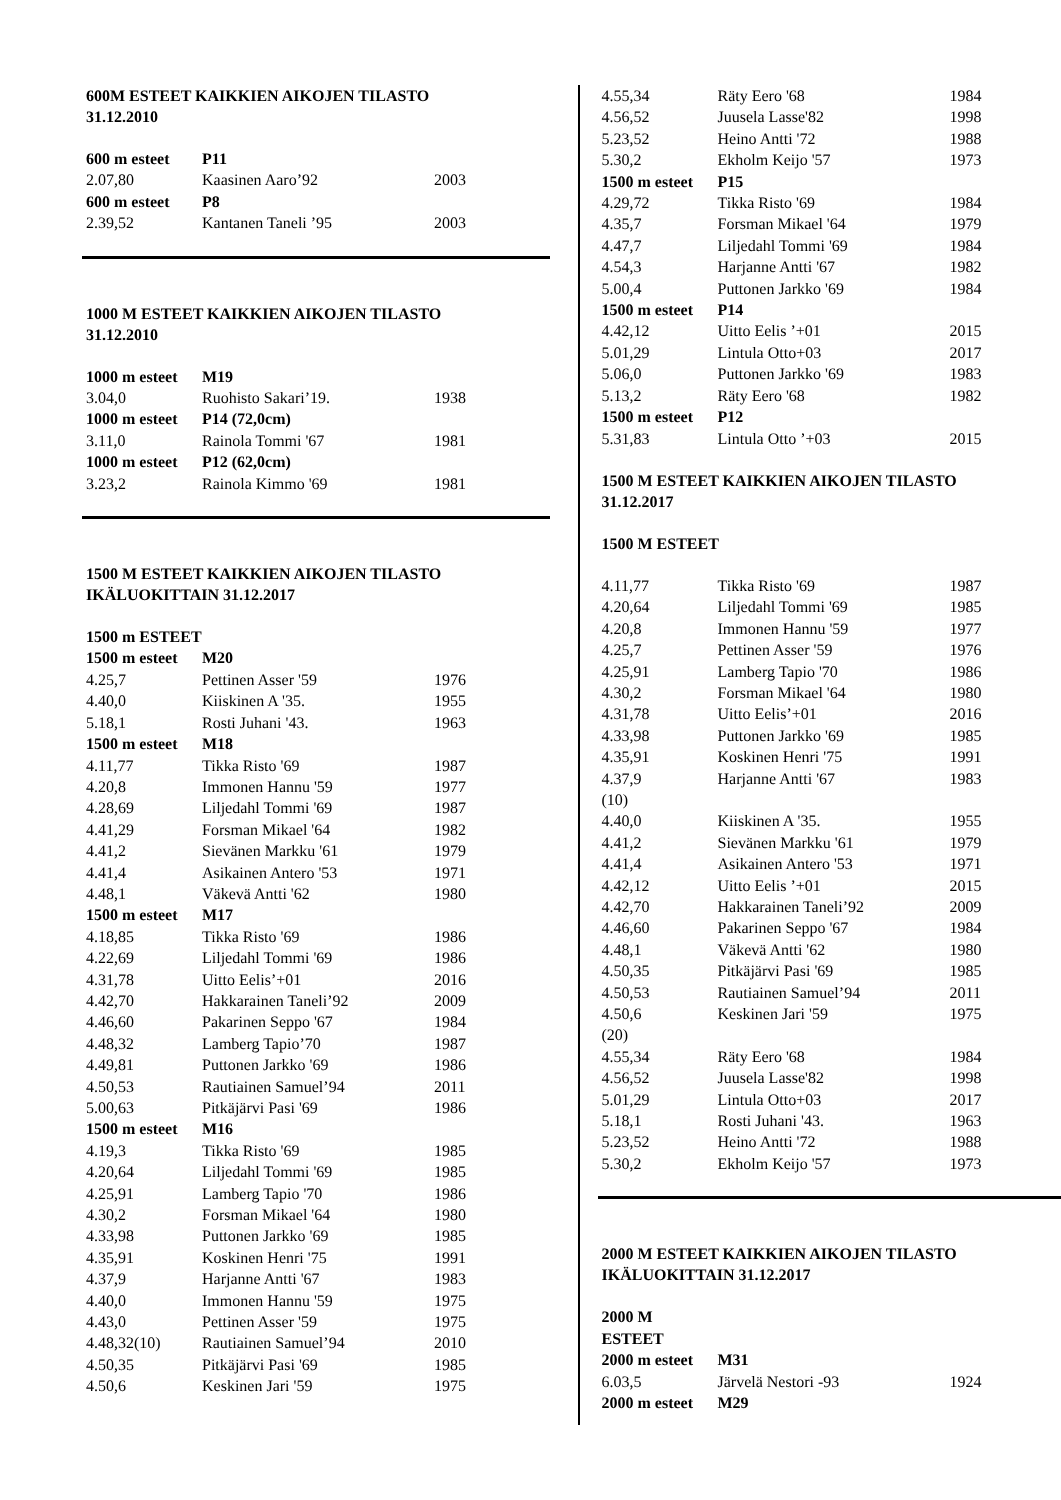600M ESTEET KAIKKIEN AIKOJEN TILASTO
31.12.2010
| 600 m esteet | P11 | |
| 2.07,80 | Kaasinen Aaro’92 | 2003 |
| 600 m esteet | P8 | |
| 2.39,52 | Kantanen Taneli ’95 | 2003 |
1000 M ESTEET KAIKKIEN AIKOJEN TILASTO
31.12.2010
| 1000 m esteet | M19 | |
| 3.04,0 | Ruohisto Sakari’19. | 1938 |
| 1000 m esteet | P14 (72,0cm) | |
| 3.11,0 | Rainola Tommi '67 | 1981 |
| 1000 m esteet | P12 (62,0cm) | |
| 3.23,2 | Rainola Kimmo '69 | 1981 |
1500 M ESTEET KAIKKIEN AIKOJEN TILASTO
IKÄLUOKITTAIN 31.12.2017
| 1500 m ESTEET | | |
| 1500 m esteet | M20 | |
| 4.25,7 | Pettinen Asser '59 | 1976 |
| 4.40,0 | Kiiskinen A '35. | 1955 |
| 5.18,1 | Rosti Juhani '43. | 1963 |
| 1500 m esteet | M18 | |
| 4.11,77 | Tikka Risto '69 | 1987 |
| 4.20,8 | Immonen Hannu '59 | 1977 |
| 4.28,69 | Liljedahl Tommi '69 | 1987 |
| 4.41,29 | Forsman Mikael '64 | 1982 |
| 4.41,2 | Sievänen Markku '61 | 1979 |
| 4.41,4 | Asikainen Antero '53 | 1971 |
| 4.48,1 | Väkevä Antti '62 | 1980 |
| 1500 m esteet | M17 | |
| 4.18,85 | Tikka Risto '69 | 1986 |
| 4.22,69 | Liljedahl Tommi '69 | 1986 |
| 4.31,78 | Uitto Eelis’+01 | 2016 |
| 4.42,70 | Hakkarainen Taneli’92 | 2009 |
| 4.46,60 | Pakarinen Seppo '67 | 1984 |
| 4.48,32 | Lamberg Tapio’70 | 1987 |
| 4.49,81 | Puttonen Jarkko '69 | 1986 |
| 4.50,53 | Rautiainen Samuel’94 | 2011 |
| 5.00,63 | Pitkäjärvi Pasi '69 | 1986 |
| 1500 m esteet | M16 | |
| 4.19,3 | Tikka Risto '69 | 1985 |
| 4.20,64 | Liljedahl Tommi '69 | 1985 |
| 4.25,91 | Lamberg Tapio '70 | 1986 |
| 4.30,2 | Forsman Mikael '64 | 1980 |
| 4.33,98 | Puttonen Jarkko '69 | 1985 |
| 4.35,91 | Koskinen Henri '75 | 1991 |
| 4.37,9 | Harjanne Antti '67 | 1983 |
| 4.40,0 | Immonen Hannu '59 | 1975 |
| 4.43,0 | Pettinen Asser '59 | 1975 |
| 4.48,32(10) | Rautiainen Samuel’94 | 2010 |
| 4.50,35 | Pitkäjärvi Pasi '69 | 1985 |
| 4.50,6 | Keskinen Jari '59 | 1975 |
| 4.55,34 | Räty Eero '68 | 1984 |
| 4.56,52 | Juusela Lasse'82 | 1998 |
| 5.23,52 | Heino Antti '72 | 1988 |
| 5.30,2 | Ekholm Keijo '57 | 1973 |
| 1500 m esteet | P15 | |
| 4.29,72 | Tikka Risto '69 | 1984 |
| 4.35,7 | Forsman Mikael '64 | 1979 |
| 4.47,7 | Liljedahl Tommi '69 | 1984 |
| 4.54,3 | Harjanne Antti '67 | 1982 |
| 5.00,4 | Puttonen Jarkko '69 | 1984 |
| 1500 m esteet | P14 | |
| 4.42,12 | Uitto Eelis ’+01 | 2015 |
| 5.01,29 | Lintula Otto+03 | 2017 |
| 5.06,0 | Puttonen Jarkko '69 | 1983 |
| 5.13,2 | Räty Eero '68 | 1982 |
| 1500 m esteet | P12 | |
| 5.31,83 | Lintula Otto ’+03 | 2015 |
1500 M ESTEET KAIKKIEN AIKOJEN TILASTO
31.12.2017
1500 M ESTEET
| 4.11,77 | Tikka Risto '69 | 1987 |
| 4.20,64 | Liljedahl Tommi '69 | 1985 |
| 4.20,8 | Immonen Hannu '59 | 1977 |
| 4.25,7 | Pettinen Asser '59 | 1976 |
| 4.25,91 | Lamberg Tapio '70 | 1986 |
| 4.30,2 | Forsman Mikael '64 | 1980 |
| 4.31,78 | Uitto Eelis’+01 | 2016 |
| 4.33,98 | Puttonen Jarkko '69 | 1985 |
| 4.35,91 | Koskinen Henri '75 | 1991 |
| 4.37,9 | Harjanne Antti '67 | 1983 |
| (10) | | |
| 4.40,0 | Kiiskinen A '35. | 1955 |
| 4.41,2 | Sievänen Markku '61 | 1979 |
| 4.41,4 | Asikainen Antero '53 | 1971 |
| 4.42,12 | Uitto Eelis ’+01 | 2015 |
| 4.42,70 | Hakkarainen Taneli’92 | 2009 |
| 4.46,60 | Pakarinen Seppo '67 | 1984 |
| 4.48,1 | Väkevä Antti '62 | 1980 |
| 4.50,35 | Pitkäjärvi Pasi '69 | 1985 |
| 4.50,53 | Rautiainen Samuel’94 | 2011 |
| 4.50,6 | Keskinen Jari '59 | 1975 |
| (20) | | |
| 4.55,34 | Räty Eero '68 | 1984 |
| 4.56,52 | Juusela Lasse'82 | 1998 |
| 5.01,29 | Lintula Otto+03 | 2017 |
| 5.18,1 | Rosti Juhani '43. | 1963 |
| 5.23,52 | Heino Antti '72 | 1988 |
| 5.30,2 | Ekholm Keijo '57 | 1973 |
2000 M ESTEET KAIKKIEN AIKOJEN TILASTO
IKÄLUOKITTAIN 31.12.2017
| 2000 M ESTEET | | |
| 2000 m esteet | M31 | |
| 6.03,5 | Järvelä Nestori -93 | 1924 |
| 2000 m esteet | M29 | |